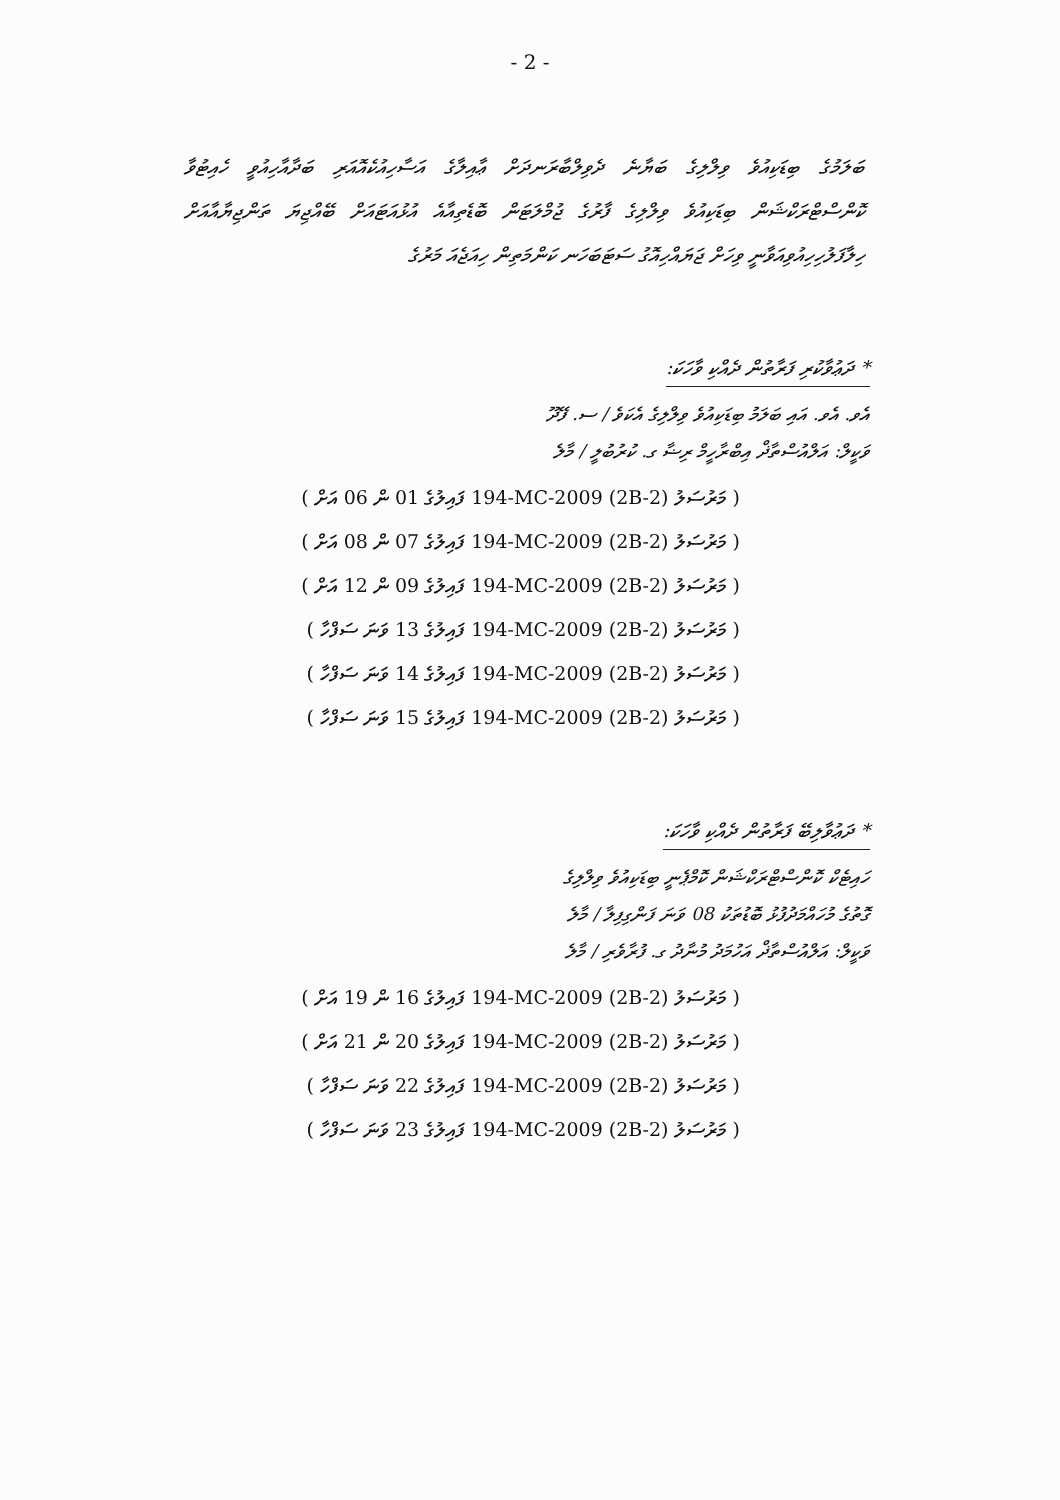- 2 -
ބަލަމުގެ ބިޑަކިއުވެ ވިލްލިގެ ބަޔާނެ ދެވިލްބާރަނދަށް ޢާއިލާގެ އަސާހިއުކެއޮއަރި ބަދާއާހިއުވީ ހެއިޓުވާ ކޮންސްޓްރަކްޝަން ބިޑަކިއުވެ ވިލްލިގެ ފާރުގެ ޖުމްލަޓަން ބޮޑެތިއާއެ އުޅުއަޓައަށް ބޭއްޖިޔަ ތަންޖިޔާއާއަށް ހިލާފަލުހިހިއުވިއަވާނީ ވިހަށް ޖަޔައްހިއޮގު ސަޓަބަހަނ ކަންމަތިން ހިއަޖެއަ މަރުގެ
* ދަޢުވާކުރި ފަރާތުން ދެއްކި ވާހަކަ:
އެވ. އެވ. އައި ބަލަމު ބިޑަކިއުވެ ވިލްލިގެ އެކަވެ / ސ. ފޭދޫ
ވަކީލް: އަލްއުސްތާޛް އިބްރާހީމް ރިޟާ ގ. ކުރުބުލީ / މާލެ
( މަރުސަލު (2B-2) 194-MC-2009 ފައިލުގެ 01 ން 06 އަށް )
( މަރުސަލު (2B-2) 194-MC-2009 ފައިލުގެ 07 ން 08 އަށް )
( މަރުސަލު (2B-2) 194-MC-2009 ފައިލުގެ 09 ން 12 އަށް )
( މަރުސަލު (2B-2) 194-MC-2009 ފައިލުގެ 13 ވަނަ ސަފްހާ )
( މަރުސަލު (2B-2) 194-MC-2009 ފައިލުގެ 14 ވަނަ ސަފްހާ )
( މަރުސަލު (2B-2) 194-MC-2009 ފައިލުގެ 15 ވަނަ ސަފްހާ )
* ދަޢުވާލިބޭ ފަރާތުން ދެއްކި ވާހަކަ:
ހައިޓެކް ކޮންސްޓްރަކްޝަން ކޮމްޕެނީ ބިޑަކިއުވެ ވިލްލިގެ
ގޮތުގެ މުހައްމަދުފުޅު ބޮޑުތަކު 08 ވަނަ ފަންގިފިލާ / މާލެ
ވަކީލް: އަލްއުސްތާޛް އަހުމަދު މުނާދު ގ. ފުރާވެރި / މާލެ
( މަރުސަލު (2B-2) 194-MC-2009 ފައިލުގެ 16 ން 19 އަށް )
( މަރުސަލު (2B-2) 194-MC-2009 ފައިލުގެ 20 ން 21 އަށް )
( މަރުސަލު (2B-2) 194-MC-2009 ފައިލުގެ 22 ވަނަ ސަފްހާ )
( މަރުސަލު (2B-2) 194-MC-2009 ފައިލުގެ 23 ވަނަ ސަފްހާ )